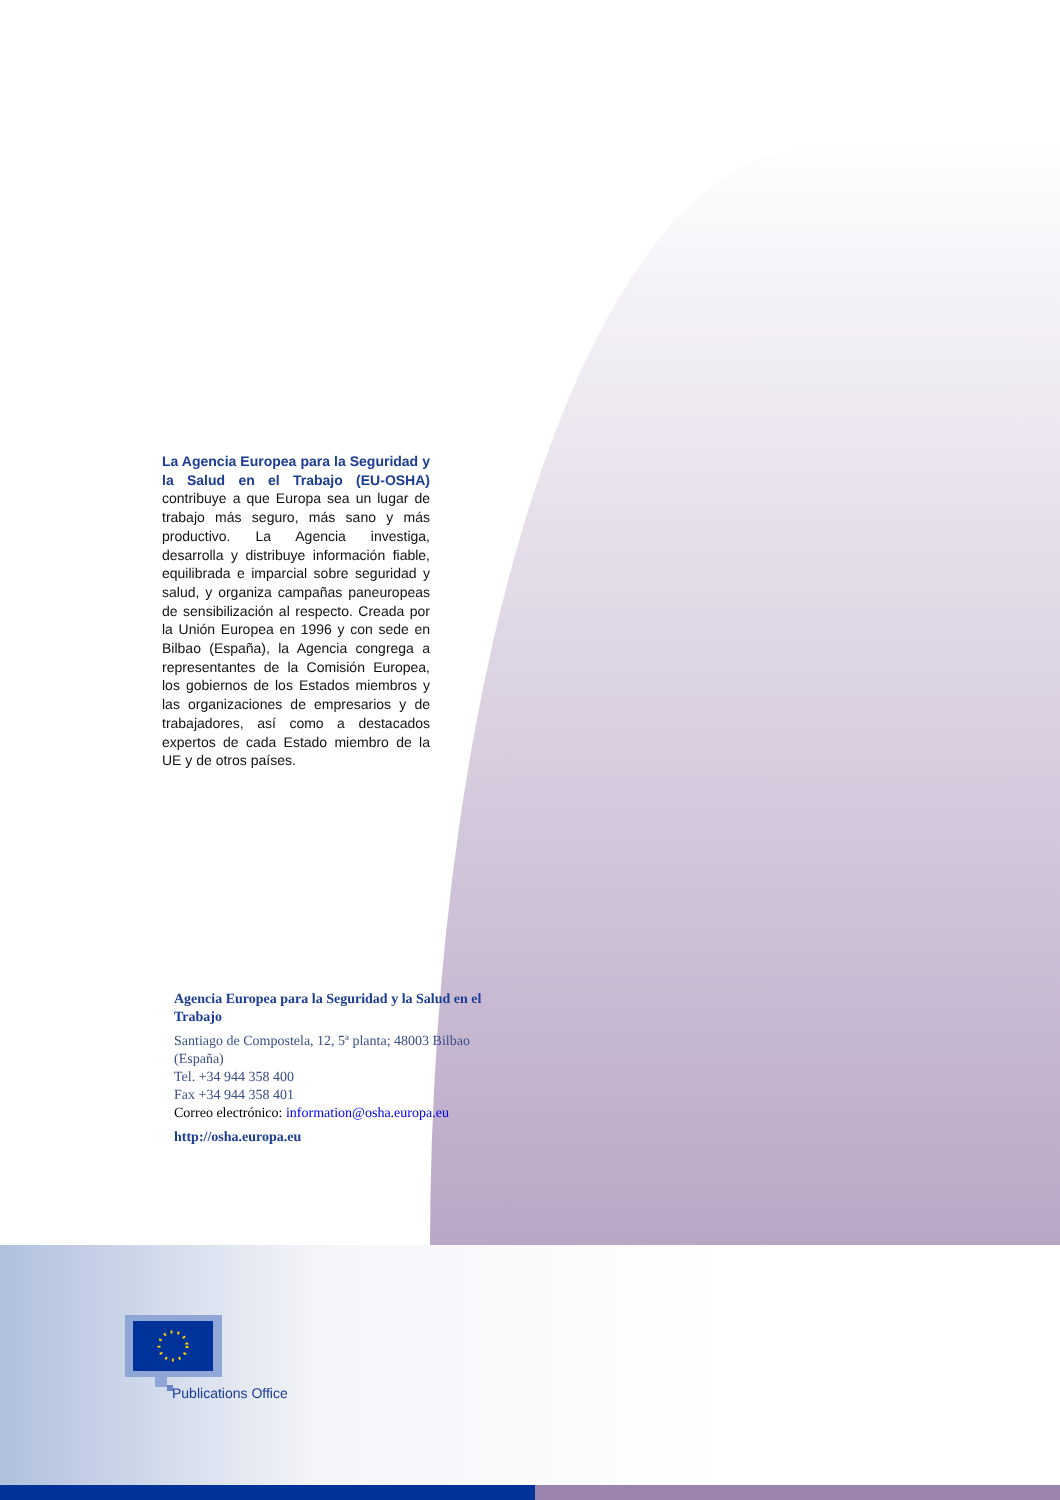La Agencia Europea para la Seguridad y la Salud en el Trabajo (EU-OSHA) contribuye a que Europa sea un lugar de trabajo más seguro, más sano y más productivo. La Agencia investiga, desarrolla y distribuye información fiable, equilibrada e imparcial sobre seguridad y salud, y organiza campañas paneuropeas de sensibilización al respecto. Creada por la Unión Europea en 1996 y con sede en Bilbao (España), la Agencia congrega a representantes de la Comisión Europea, los gobiernos de los Estados miembros y las organizaciones de empresarios y de trabajadores, así como a destacados expertos de cada Estado miembro de la UE y de otros países.
Agencia Europea para la Seguridad y la Salud en el Trabajo
Santiago de Compostela, 12, 5ª planta; 48003 Bilbao (España)
Tel. +34 944 358 400
Fax +34 944 358 401
Correo electrónico: information@osha.europa.eu
http://osha.europa.eu
Publications Office